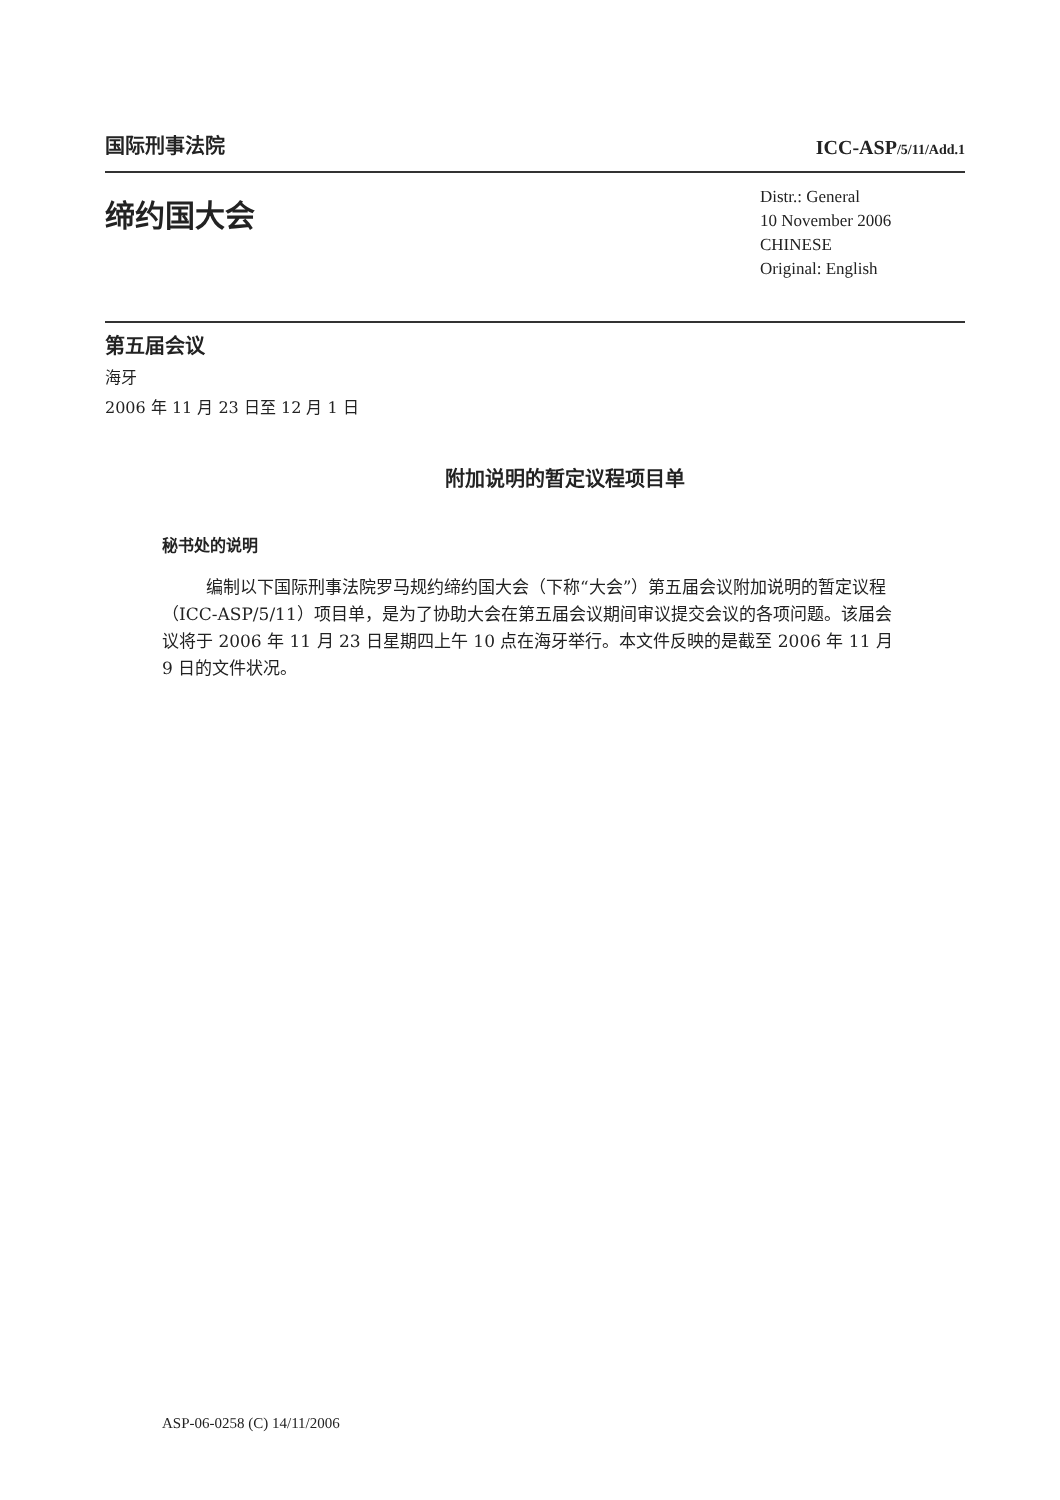国际刑事法院
ICC-ASP/5/11/Add.1
缔约国大会
Distr.: General
10 November 2006
CHINESE
Original: English
第五届会议
海牙
2006 年 11 月 23 日至 12 月 1 日
附加说明的暂定议程项目单
秘书处的说明
编制以下国际刑事法院罗马规约缔约国大会（下称“大会”）第五届会议附加说明的暂定议程（ICC-ASP/5/11）项目单，是为了协助大会在第五届会议期间审议提交会议的各项问题。该届会议将于 2006 年 11 月 23 日星期四上午 10 点在海牙举行。本文件反映的是截至 2006 年 11 月 9 日的文件状况。
ASP-06-0258 (C) 14/11/2006